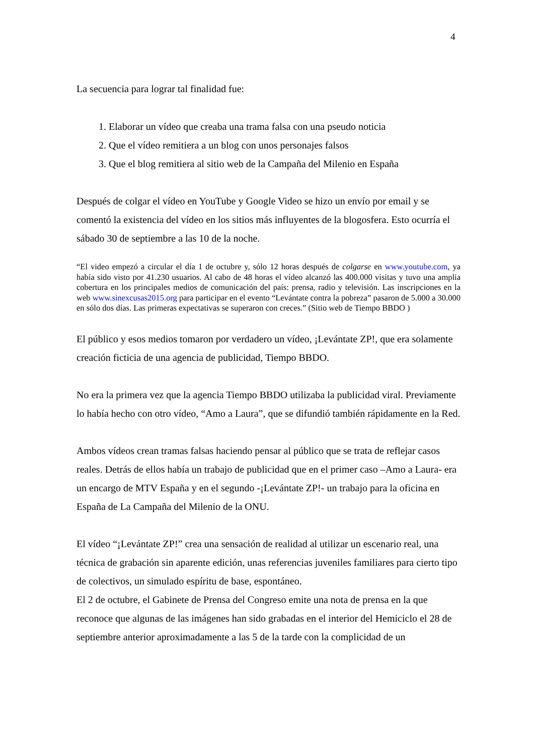4
La secuencia para lograr tal finalidad fue:
1. Elaborar un vídeo que creaba una trama falsa con una pseudo noticia
2. Que el vídeo remitiera a un blog con unos personajes falsos
3. Que el blog remitiera al sitio web de la Campaña del Milenio en España
Después de colgar el vídeo en YouTube y Google Video se hizo un envío por email y se comentó la existencia del vídeo en los sitios más influyentes de la blogosfera. Esto ocurría el sábado 30 de septiembre a las 10 de la noche.
“El video empezó a circular el día 1 de octubre y, sólo 12 horas después de colgarse en www.youtube.com, ya había sido visto por 41.230 usuarios. Al cabo de 48 horas el vídeo alcanzó las 400.000 visitas y tuvo una amplia cobertura en los principales medios de comunicación del país: prensa, radio y televisión. Las inscripciones en la web www.sinexcusas2015.org para participar en el evento “Levántate contra la pobreza” pasaron de 5.000 a 30.000 en sólo dos días. Las primeras expectativas se superaron con creces.” (Sitio web de Tiempo BBDO )
El público y esos medios tomaron por verdadero un vídeo, ¡Levántate ZP!, que era solamente creación ficticia de una agencia de publicidad, Tiempo BBDO.
No era la primera vez que la agencia Tiempo BBDO utilizaba la publicidad viral. Previamente lo había hecho con otro vídeo, “Amo a Laura”, que se difundió también rápidamente en la Red.
Ambos vídeos crean tramas falsas haciendo pensar al público que se trata de reflejar casos reales. Detrás de ellos había un trabajo de publicidad que en el primer caso –Amo a Laura- era un encargo de MTV España y en el segundo -¡Levántate ZP!- un trabajo para la oficina en España de La Campaña del Milenio de la ONU.
El vídeo “¡Levántate ZP!” crea una sensación de realidad al utilizar un escenario real, una técnica de grabación sin aparente edición, unas referencias juveniles familiares para cierto tipo de colectivos, un simulado espíritu de base, espontáneo.
El 2 de octubre, el Gabinete de Prensa del Congreso emite una nota de prensa en la que reconoce que algunas de las imágenes han sido grabadas en el interior del Hemiciclo el 28 de septiembre anterior aproximadamente a las 5 de la tarde con la complicidad de un